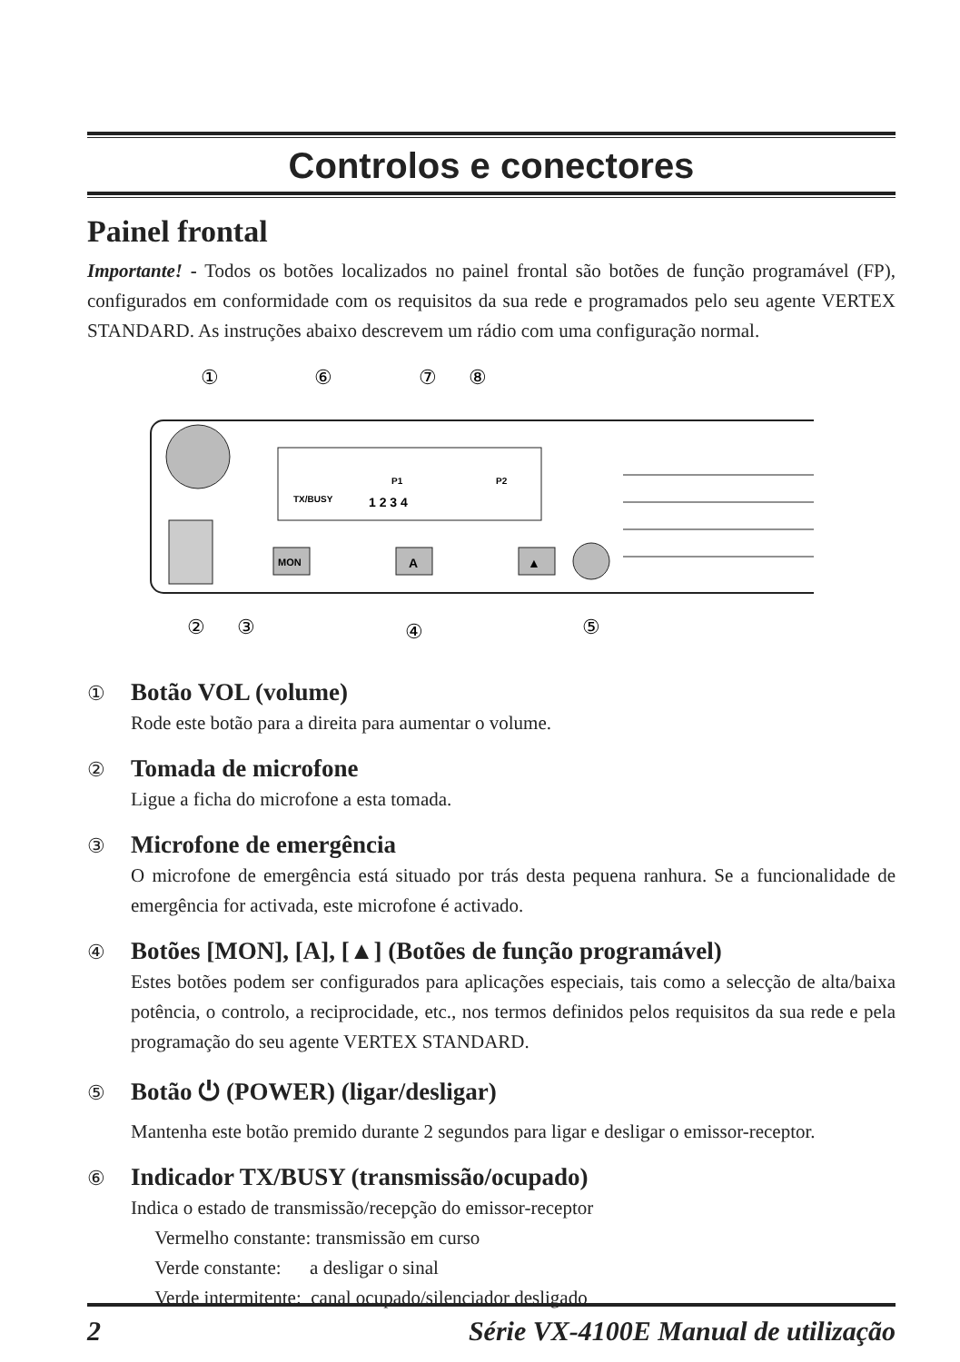Controlos e conectores
Painel frontal
Importante! - Todos os botões localizados no painel frontal são botões de função programável (FP), configurados em conformidade com os requisitos da sua rede e programados pelo seu agente VERTEX STANDARD. As instruções abaixo descrevem um rádio com uma configuração normal.
①
⑥
⑦
⑧
TX/BUSY
P1
P2
1 2 3 4
MON
A
▲
②
③
④
⑤
① Botão VOL (volume)
Rode este botão para a direita para aumentar o volume.
② Tomada de microfone
Ligue a ficha do microfone a esta tomada.
③ Microfone de emergência
O microfone de emergência está situado por trás desta pequena ranhura. Se a funcionalidade de emergência for activada, este microfone é activado.
④ Botões [MON], [A], [▲] (Botões de função programável)
Estes botões podem ser configurados para aplicações especiais, tais como a selecção de alta/baixa potência, o controlo, a reciprocidade, etc., nos termos definidos pelos requisitos da sua rede e pela programação do seu agente VERTEX STANDARD.
⑤ Botão ⏻ (POWER) (ligar/desligar)
Mantenha este botão premido durante 2 segundos para ligar e desligar o emissor-receptor.
⑥ Indicador TX/BUSY (transmissão/ocupado)
Indica o estado de transmissão/recepção do emissor-receptor
Vermelho constante: transmissão em curso
Verde constante: a desligar o sinal
Verde intermitente: canal ocupado/silenciador desligado
2 Série VX-4100E Manual de utilização